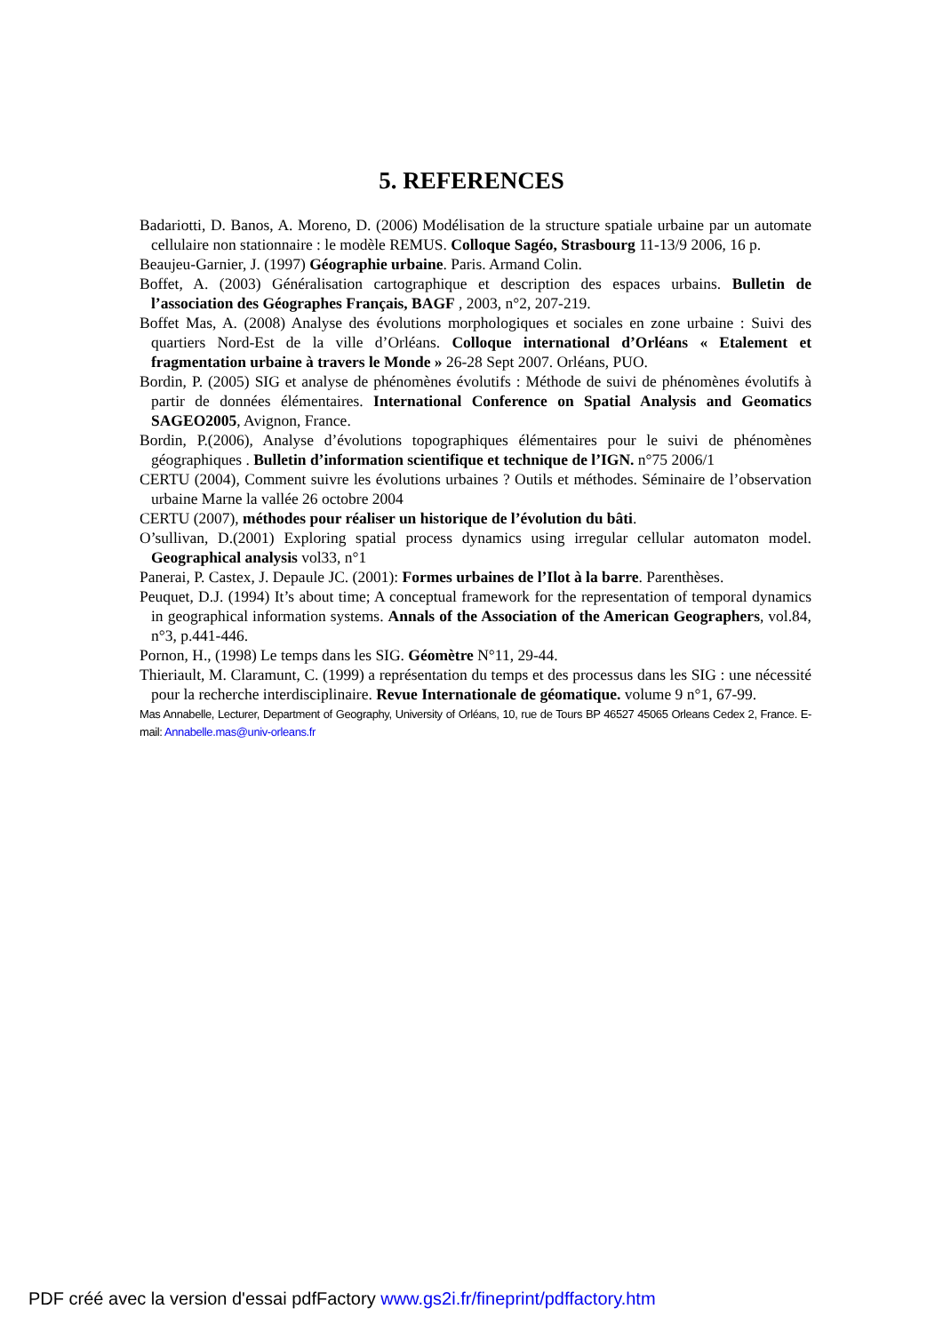5. REFERENCES
Badariotti, D. Banos, A. Moreno, D. (2006) Modélisation de la structure spatiale urbaine par un automate cellulaire non stationnaire : le modèle REMUS. Colloque Sagéo, Strasbourg 11-13/9 2006, 16 p.
Beaujeu-Garnier, J. (1997) Géographie urbaine. Paris. Armand Colin.
Boffet, A. (2003) Généralisation cartographique et description des espaces urbains. Bulletin de l’association des Géographes Français, BAGF , 2003, n°2, 207-219.
Boffet Mas, A. (2008) Analyse des évolutions morphologiques et sociales en zone urbaine : Suivi des quartiers Nord-Est de la ville d’Orléans. Colloque international d’Orléans « Etalement et fragmentation urbaine à travers le Monde » 26-28 Sept 2007. Orléans, PUO.
Bordin, P. (2005) SIG et analyse de phénomènes évolutifs : Méthode de suivi de phénomènes évolutifs à partir de données élémentaires. International Conference on Spatial Analysis and Geomatics SAGEO2005, Avignon, France.
Bordin, P.(2006), Analyse d’évolutions topographiques élémentaires pour le suivi de phénomènes géographiques . Bulletin d’information scientifique et technique de l’IGN. n°75 2006/1
CERTU (2004), Comment suivre les évolutions urbaines ? Outils et méthodes. Séminaire de l’observation urbaine Marne la vallée 26 octobre 2004
CERTU (2007), méthodes pour réaliser un historique de l’évolution du bâti.
O’sullivan, D.(2001) Exploring spatial process dynamics using irregular cellular automaton model. Geographical analysis vol33, n°1
Panerai, P. Castex, J. Depaule JC. (2001): Formes urbaines de l’Ilot à la barre. Parenthèses.
Peuquet, D.J. (1994) It’s about time; A conceptual framework for the representation of temporal dynamics in geographical information systems. Annals of the Association of the American Geographers, vol.84, n°3, p.441-446.
Pornon, H., (1998) Le temps dans les SIG. Géomètre N°11, 29-44.
Thieriault, M. Claramunt, C. (1999) a représentation du temps et des processus dans les SIG : une nécessité pour la recherche interdisciplinaire. Revue Internationale de géomatique. volume 9 n°1, 67-99.
Mas Annabelle, Lecturer, Department of Geography, University of Orléans, 10, rue de Tours BP 46527 45065 Orleans Cedex 2, France. E-mail: Annabelle.mas@univ-orleans.fr
PDF créé avec la version d'essai pdfFactory www.gs2i.fr/fineprint/pdffactory.htm